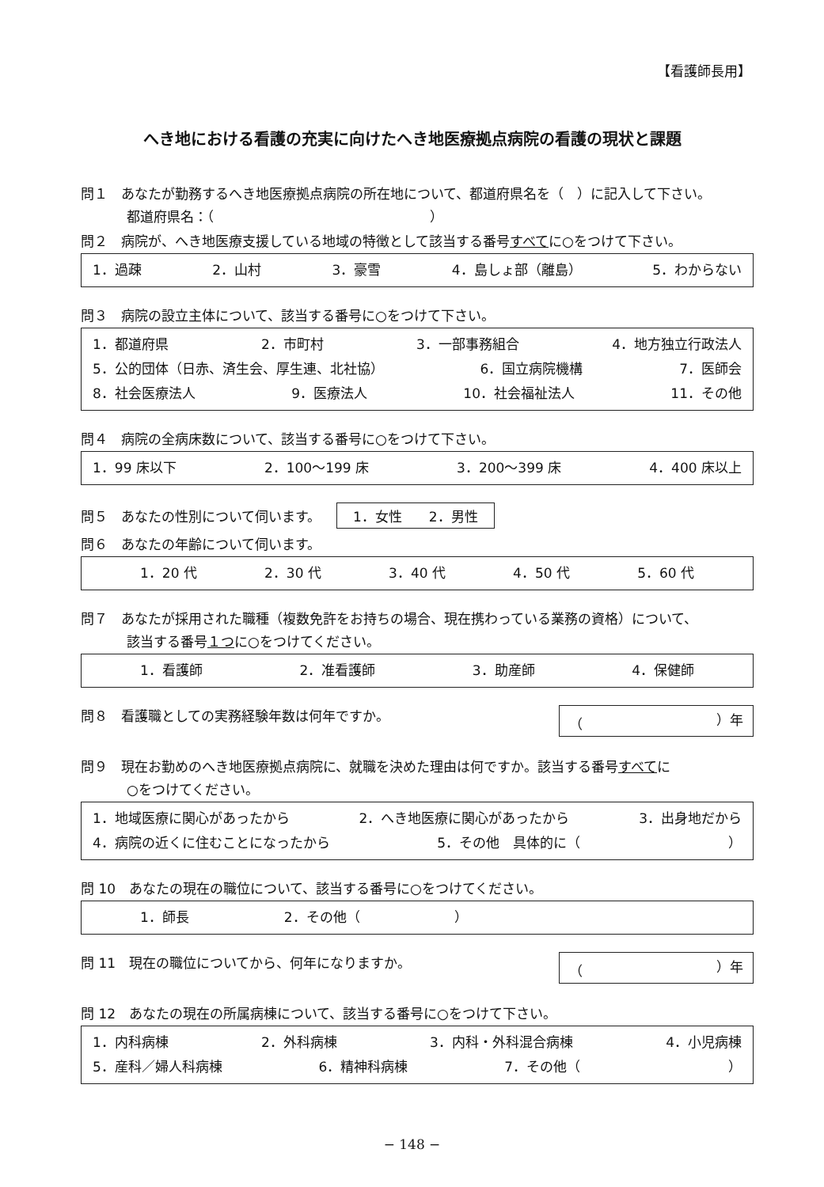【看護師長用】
へき地における看護の充実に向けたへき地医療拠点病院の看護の現状と課題
問１　あなたが勤務するへき地医療拠点病院の所在地について、都道府県名を（　）に記入して下さい。
都道府県名：（　　　　　　　　　　　　　　　　）
問２　病院が、へき地医療支援している地域の特徴として該当する番号すべてに○をつけて下さい。
1．過疎 2．山村 3．豪雪 4．島しょ部（離島） 5．わからない
問３　病院の設立主体について、該当する番号に○をつけて下さい。
1．都道府県 2．市町村 3．一部事務組合 4．地方独立行政法人
5．公的団体（日赤、済生会、厚生連、北社協） 6．国立病院機構 7．医師会
8．社会医療法人 9．医療法人 10．社会福祉法人 11．その他
問４　病院の全病床数について、該当する番号に○をつけて下さい。
1．99 床以下 2．100～199 床 3．200～399 床 4．400 床以上
問５　あなたの性別について伺います。 1．女性　　2．男性
問６　あなたの年齢について伺います。
1．20 代 2．30 代 3．40 代 4．50 代 5．60 代
問７　あなたが採用された職種（複数免許をお持ちの場合、現在携わっている業務の資格）について、
該当する番号１つに○をつけてください。
1．看護師 2．准看護師 3．助産師 4．保健師
問８　看護職としての実務経験年数は何年ですか。
（ ）年
問９　現在お勤めのへき地医療拠点病院に、就職を決めた理由は何ですか。該当する番号すべてに
○をつけてください。
1．地域医療に関心があったから 2．へき地医療に関心があったから 3．出身地だから
4．病院の近くに住むことになったから 5．その他　具体的に（　　　　　　　　　　　）
問 10　あなたの現在の職位について、該当する番号に○をつけてください。
1．師長 2．その他（　　　　　　　）
問 11　現在の職位についてから、何年になりますか。
（ ）年
問 12　あなたの現在の所属病棟について、該当する番号に○をつけて下さい。
1．内科病棟 2．外科病棟 3．内科・外科混合病棟 4．小児病棟
5．産科／婦人科病棟 6．精神科病棟 7．その他（　　　　　　　　　　　）
− 148 −